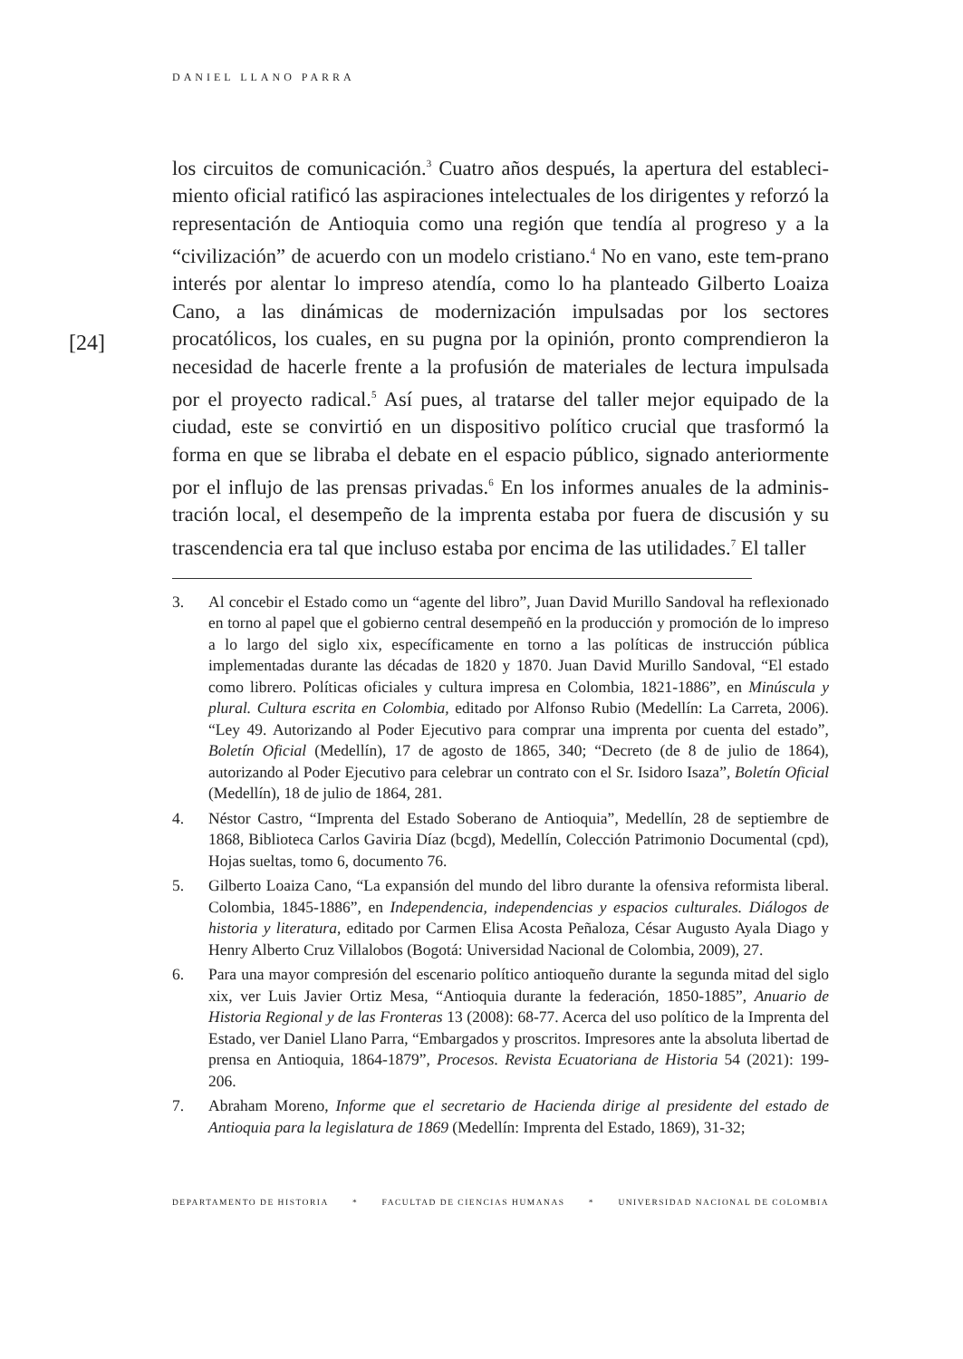DANIEL LLANO PARRA
[24]
los circuitos de comunicación.<sup>3</sup> Cuatro años después, la apertura del estableci-miento oficial ratificó las aspiraciones intelectuales de los dirigentes y reforzó la representación de Antioquia como una región que tendía al progreso y a la “civilización” de acuerdo con un modelo cristiano.<sup>4</sup> No en vano, este tem-prano interés por alentar lo impreso atendía, como lo ha planteado Gilberto Loaiza Cano, a las dinámicas de modernización impulsadas por los sectores procatólicos, los cuales, en su pugna por la opinión, pronto comprendieron la necesidad de hacerle frente a la profusión de materiales de lectura impulsada por el proyecto radical.<sup>5</sup> Así pues, al tratarse del taller mejor equipado de la ciudad, este se convirtió en un dispositivo político crucial que trasformó la forma en que se libraba el debate en el espacio público, signado anteriormente por el influjo de las prensas privadas.<sup>6</sup> En los informes anuales de la adminis-tración local, el desempeño de la imprenta estaba por fuera de discusión y su trascendencia era tal que incluso estaba por encima de las utilidades.<sup>7</sup> El taller
3. Al concebir el Estado como un “agente del libro”, Juan David Murillo Sandoval ha reflexionado en torno al papel que el gobierno central desempeñó en la producción y promoción de lo impreso a lo largo del siglo xix, específicamente en torno a las políticas de instrucción pública implementadas durante las décadas de 1820 y 1870. Juan David Murillo Sandoval, “El estado como librero. Políticas oficiales y cultura impresa en Colombia, 1821-1886”, en Minúscula y plural. Cultura escrita en Colombia, editado por Alfonso Rubio (Medellín: La Carreta, 2006). “Ley 49. Autorizando al Poder Ejecutivo para comprar una imprenta por cuenta del estado”, Boletín Oficial (Medellín), 17 de agosto de 1865, 340; “Decreto (de 8 de julio de 1864), autorizando al Poder Ejecutivo para celebrar un contrato con el Sr. Isidoro Isaza”, Boletín Oficial (Medellín), 18 de julio de 1864, 281.
4. Néstor Castro, “Imprenta del Estado Soberano de Antioquia”, Medellín, 28 de septiembre de 1868, Biblioteca Carlos Gaviria Díaz (bcgd), Medellín, Colección Patrimonio Documental (cpd), Hojas sueltas, tomo 6, documento 76.
5. Gilberto Loaiza Cano, “La expansión del mundo del libro durante la ofensiva reformista liberal. Colombia, 1845-1886”, en Independencia, independencias y espacios culturales. Diálogos de historia y literatura, editado por Carmen Elisa Acosta Peñaloza, César Augusto Ayala Diago y Henry Alberto Cruz Villalobos (Bogotá: Universidad Nacional de Colombia, 2009), 27.
6. Para una mayor compresión del escenario político antioqueño durante la segunda mitad del siglo xix, ver Luis Javier Ortiz Mesa, “Antioquia durante la federación, 1850-1885”, Anuario de Historia Regional y de las Fronteras 13 (2008): 68-77. Acerca del uso político de la Imprenta del Estado, ver Daniel Llano Parra, “Embargados y proscritos. Impresores ante la absoluta libertad de prensa en Antioquia, 1864-1879”, Procesos. Revista Ecuatoriana de Historia 54 (2021): 199-206.
7. Abraham Moreno, Informe que el secretario de Hacienda dirige al presidente del estado de Antioquia para la legislatura de 1869 (Medellín: Imprenta del Estado, 1869), 31-32;
DEPARTAMENTO DE HISTORIA * FACULTAD DE CIENCIAS HUMANAS * UNIVERSIDAD NACIONAL DE COLOMBIA